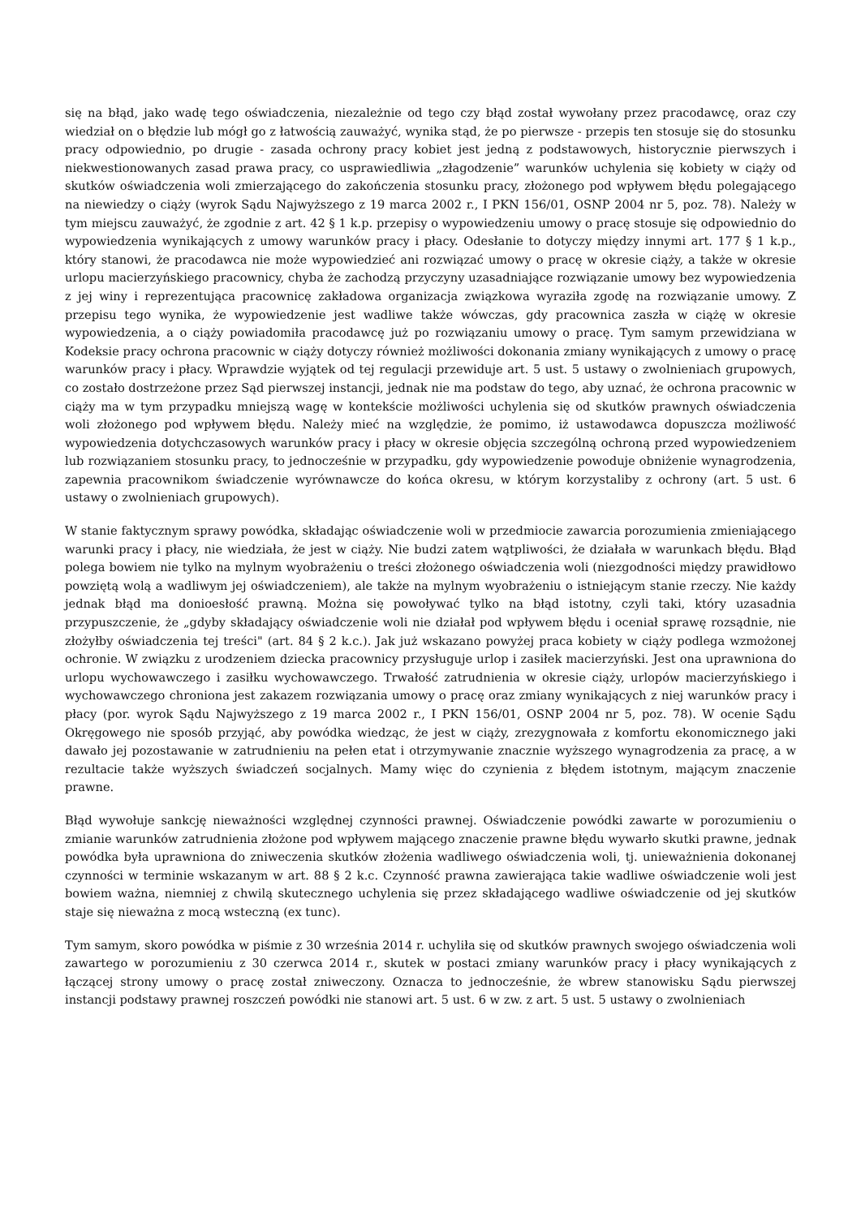się na błąd, jako wadę tego oświadczenia, niezależnie od tego czy błąd został wywołany przez pracodawcę, oraz czy wiedział on o błędzie lub mógł go z łatwością zauważyć, wynika stąd, że po pierwsze - przepis ten stosuje się do stosunku pracy odpowiednio, po drugie - zasada ochrony pracy kobiet jest jedną z podstawowych, historycznie pierwszych i niekwestionowanych zasad prawa pracy, co usprawiedliwia „złagodzenie” warunków uchylenia się kobiety w ciąży od skutków oświadczenia woli zmierzającego do zakończenia stosunku pracy, złożonego pod wpływem błędu polegającego na niewiedzy o ciąży (wyrok Sądu Najwyższego z 19 marca 2002 r., I PKN 156/01, OSNP 2004 nr 5, poz. 78). Należy w tym miejscu zauważyć, że zgodnie z art. 42 § 1 k.p. przepisy o wypowiedzeniu umowy o pracę stosuje się odpowiednio do wypowiedzenia wynikających z umowy warunków pracy i płacy. Odesłanie to dotyczy między innymi art. 177 § 1 k.p., który stanowi, że pracodawca nie może wypowiedzieć ani rozwiązać umowy o pracę w okresie ciąży, a także w okresie urlopu macierzyńskiego pracownicy, chyba że zachodzą przyczyny uzasadniające rozwiązanie umowy bez wypowiedzenia z jej winy i reprezentująca pracownicę zakładowa organizacja związkowa wyraziła zgodę na rozwiązanie umowy. Z przepisu tego wynika, że wypowiedzenie jest wadliwe także wówczas, gdy pracownica zaszła w ciążę w okresie wypowiedzenia, a o ciąży powiadomiła pracodawcę już po rozwiązaniu umowy o pracę. Tym samym przewidziana w Kodeksie pracy ochrona pracownic w ciąży dotyczy również możliwości dokonania zmiany wynikających z umowy o pracę warunków pracy i płacy. Wprawdzie wyjątek od tej regulacji przewiduje art. 5 ust. 5 ustawy o zwolnieniach grupowych, co zostało dostrzeżone przez Sąd pierwszej instancji, jednak nie ma podstaw do tego, aby uznać, że ochrona pracownic w ciąży ma w tym przypadku mniejszą wagę w kontekście możliwości uchylenia się od skutków prawnych oświadczenia woli złożonego pod wpływem błędu. Należy mieć na względzie, że pomimo, iż ustawodawca dopuszcza możliwość wypowiedzenia dotychczasowych warunków pracy i płacy w okresie objęcia szczególną ochroną przed wypowiedzeniem lub rozwiązaniem stosunku pracy, to jednocześnie w przypadku, gdy wypowiedzenie powoduje obniżenie wynagrodzenia, zapewnia pracownikom świadczenie wyrównawcze do końca okresu, w którym korzystaliby z ochrony (art. 5 ust. 6 ustawy o zwolnieniach grupowych).
W stanie faktycznym sprawy powódka, składając oświadczenie woli w przedmiocie zawarcia porozumienia zmieniającego warunki pracy i płacy, nie wiedziała, że jest w ciąży. Nie budzi zatem wątpliwości, że działała w warunkach błędu. Błąd polega bowiem nie tylko na mylnym wyobrażeniu o treści złożonego oświadczenia woli (niezgodności między prawidłowo powziętą wolą a wadliwym jej oświadczeniem), ale także na mylnym wyobrażeniu o istniejącym stanie rzeczy. Nie każdy jednak błąd ma donioesłość prawną. Można się powoływać tylko na błąd istotny, czyli taki, który uzasadnia przypuszczenie, że „gdyby składający oświadczenie woli nie działał pod wpływem błędu i oceniał sprawę rozsądnie, nie złożyłby oświadczenia tej treści" (art. 84 § 2 k.c.). Jak już wskazano powyżej praca kobiety w ciąży podlega wzmożonej ochronie. W związku z urodzeniem dziecka pracownicy przysługuje urlop i zasiłek macierzyński. Jest ona uprawniona do urlopu wychowawczego i zasiłku wychowawczego. Trwałość zatrudnienia w okresie ciąży, urlopów macierzyńskiego i wychowawczego chroniona jest zakazem rozwiązania umowy o pracę oraz zmiany wynikających z niej warunków pracy i płacy (por. wyrok Sądu Najwyższego z 19 marca 2002 r., I PKN 156/01, OSNP 2004 nr 5, poz. 78). W ocenie Sądu Okręgowego nie sposób przyjąć, aby powódka wiedząc, że jest w ciąży, zrezygnowała z komfortu ekonomicznego jaki dawało jej pozostawanie w zatrudnieniu na pełen etat i otrzymywanie znacznie wyższego wynagrodzenia za pracę, a w rezultacie także wyższych świadczeń socjalnych. Mamy więc do czynienia z błędem istotnym, mającym znaczenie prawne.
Błąd wywołuje sankcję nieważności względnej czynności prawnej. Oświadczenie powódki zawarte w porozumieniu o zmianie warunków zatrudnienia złożone pod wpływem mającego znaczenie prawne błędu wywarło skutki prawne, jednak powódka była uprawniona do zniweczenia skutków złożenia wadliwego oświadczenia woli, tj. unieważnienia dokonanej czynności w terminie wskazanym w art. 88 § 2 k.c. Czynność prawna zawierająca takie wadliwe oświadczenie woli jest bowiem ważna, niemniej z chwilą skutecznego uchylenia się przez składającego wadliwe oświadczenie od jej skutków staje się nieważna z mocą wsteczną (ex tunc).
Tym samym, skoro powódka w piśmie z 30 września 2014 r. uchyliła się od skutków prawnych swojego oświadczenia woli zawartego w porozumieniu z 30 czerwca 2014 r., skutek w postaci zmiany warunków pracy i płacy wynikających z łączącej strony umowy o pracę został zniweczony. Oznacza to jednocześnie, że wbrew stanowisku Sądu pierwszej instancji podstawy prawnej roszczeń powódki nie stanowi art. 5 ust. 6 w zw. z art. 5 ust. 5 ustawy o zwolnieniach